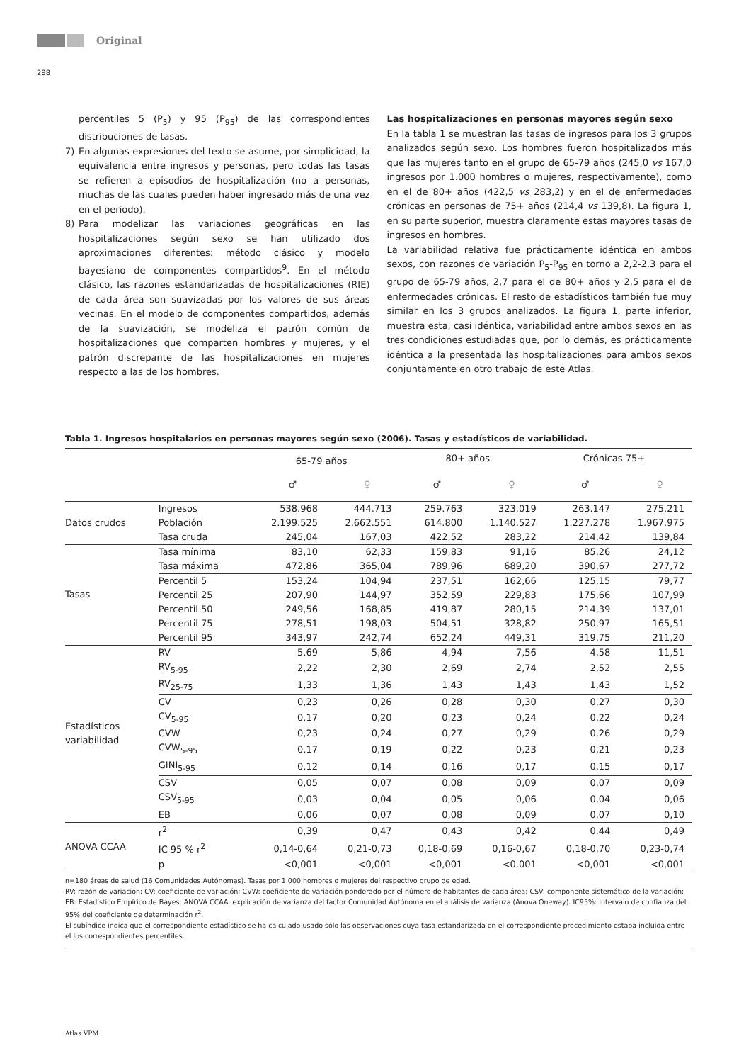Original
288
percentiles 5 (P<sub>5</sub>) y 95 (P<sub>95</sub>) de las correspondientes distribuciones de tasas.
7) En algunas expresiones del texto se asume, por simplicidad, la equivalencia entre ingresos y personas, pero todas las tasas se refieren a episodios de hospitalización (no a personas, muchas de las cuales pueden haber ingresado más de una vez en el periodo).
8) Para modelizar las variaciones geográficas en las hospitalizaciones según sexo se han utilizado dos aproximaciones diferentes: método clásico y modelo bayesiano de componentes compartidos<sup>9</sup>. En el método clásico, las razones estandarizadas de hospitalizaciones (RIE) de cada área son suavizadas por los valores de sus áreas vecinas. En el modelo de componentes compartidos, además de la suavización, se modeliza el patrón común de hospitalizaciones que comparten hombres y mujeres, y el patrón discrepante de las hospitalizaciones en mujeres respecto a las de los hombres.
Las hospitalizaciones en personas mayores según sexo
En la tabla 1 se muestran las tasas de ingresos para los 3 grupos analizados según sexo. Los hombres fueron hospitalizados más que las mujeres tanto en el grupo de 65-79 años (245,0 vs 167,0 ingresos por 1.000 hombres o mujeres, respectivamente), como en el de 80+ años (422,5 vs 283,2) y en el de enfermedades crónicas en personas de 75+ años (214,4 vs 139,8). La figura 1, en su parte superior, muestra claramente estas mayores tasas de ingresos en hombres.
La variabilidad relativa fue prácticamente idéntica en ambos sexos, con razones de variación P<sub>5</sub>-P<sub>95</sub> en torno a 2,2-2,3 para el grupo de 65-79 años, 2,7 para el de 80+ años y 2,5 para el de enfermedades crónicas. El resto de estadísticos también fue muy similar en los 3 grupos analizados. La figura 1, parte inferior, muestra esta, casi idéntica, variabilidad entre ambos sexos en las tres condiciones estudiadas que, por lo demás, es prácticamente idéntica a la presentada las hospitalizaciones para ambos sexos conjuntamente en otro trabajo de este Atlas.
Tabla 1. Ingresos hospitalarios en personas mayores según sexo (2006). Tasas y estadísticos de variabilidad.
| | | 65-79 años | | 80+ años | | Crónicas 75+ | |
| --- | --- | --- | --- | --- | --- | --- | --- |
| | | ♂ | ♀ | ♂ | ♀ | ♂ | ♀ |
| Datos crudos | Ingresos | 538.968 | 444.713 | 259.763 | 323.019 | 263.147 | 275.211 |
| | Población | 2.199.525 | 2.662.551 | 614.800 | 1.140.527 | 1.227.278 | 1.967.975 |
| | Tasa cruda | 245,04 | 167,03 | 422,52 | 283,22 | 214,42 | 139,84 |
| Tasas | Tasa mínima | 83,10 | 62,33 | 159,83 | 91,16 | 85,26 | 24,12 |
| | Tasa máxima | 472,86 | 365,04 | 789,96 | 689,20 | 390,67 | 277,72 |
| | Percentil 5 | 153,24 | 104,94 | 237,51 | 162,66 | 125,15 | 79,77 |
| | Percentil 25 | 207,90 | 144,97 | 352,59 | 229,83 | 175,66 | 107,99 |
| | Percentil 50 | 249,56 | 168,85 | 419,87 | 280,15 | 214,39 | 137,01 |
| | Percentil 75 | 278,51 | 198,03 | 504,51 | 328,82 | 250,97 | 165,51 |
| | Percentil 95 | 343,97 | 242,74 | 652,24 | 449,31 | 319,75 | 211,20 |
| Estadísticos variabilidad | RV | 5,69 | 5,86 | 4,94 | 7,56 | 4,58 | 11,51 |
| | RV<sub>5-95</sub> | 2,22 | 2,30 | 2,69 | 2,74 | 2,52 | 2,55 |
| | RV<sub>25-75</sub> | 1,33 | 1,36 | 1,43 | 1,43 | 1,43 | 1,52 |
| | CV | 0,23 | 0,26 | 0,28 | 0,30 | 0,27 | 0,30 |
| | CV<sub>5-95</sub> | 0,17 | 0,20 | 0,23 | 0,24 | 0,22 | 0,24 |
| | CVW | 0,23 | 0,24 | 0,27 | 0,29 | 0,26 | 0,29 |
| | CVW<sub>5-95</sub> | 0,17 | 0,19 | 0,22 | 0,23 | 0,21 | 0,23 |
| | GINI<sub>5-95</sub> | 0,12 | 0,14 | 0,16 | 0,17 | 0,15 | 0,17 |
| | CSV | 0,05 | 0,07 | 0,08 | 0,09 | 0,07 | 0,09 |
| | CSV<sub>5-95</sub> | 0,03 | 0,04 | 0,05 | 0,06 | 0,04 | 0,06 |
| | EB | 0,06 | 0,07 | 0,08 | 0,09 | 0,07 | 0,10 |
| ANOVA CCAA | r<sup>2</sup> | 0,39 | 0,47 | 0,43 | 0,42 | 0,44 | 0,49 |
| | IC 95 % r<sup>2</sup> | 0,14-0,64 | 0,21-0,73 | 0,18-0,69 | 0,16-0,67 | 0,18-0,70 | 0,23-0,74 |
| | p | <0,001 | <0,001 | <0,001 | <0,001 | <0,001 | <0,001 |
n=180 áreas de salud (16 Comunidades Autónomas). Tasas por 1.000 hombres o mujeres del respectivo grupo de edad.
RV: razón de variación; CV: coeficiente de variación; CVW: coeficiente de variación ponderado por el número de habitantes de cada área; CSV: componente sistemático de la variación; EB: Estadístico Empírico de Bayes; ANOVA CCAA: explicación de varianza del factor Comunidad Autónoma en el análisis de varianza (Anova Oneway). IC95%: Intervalo de confianza del 95% del coeficiente de determinación r<sup>2</sup>.
El subíndice indica que el correspondiente estadístico se ha calculado usado sólo las observaciones cuya tasa estandarizada en el correspondiente procedimiento estaba incluida entre el los correspondientes percentiles.
Atlas VPM